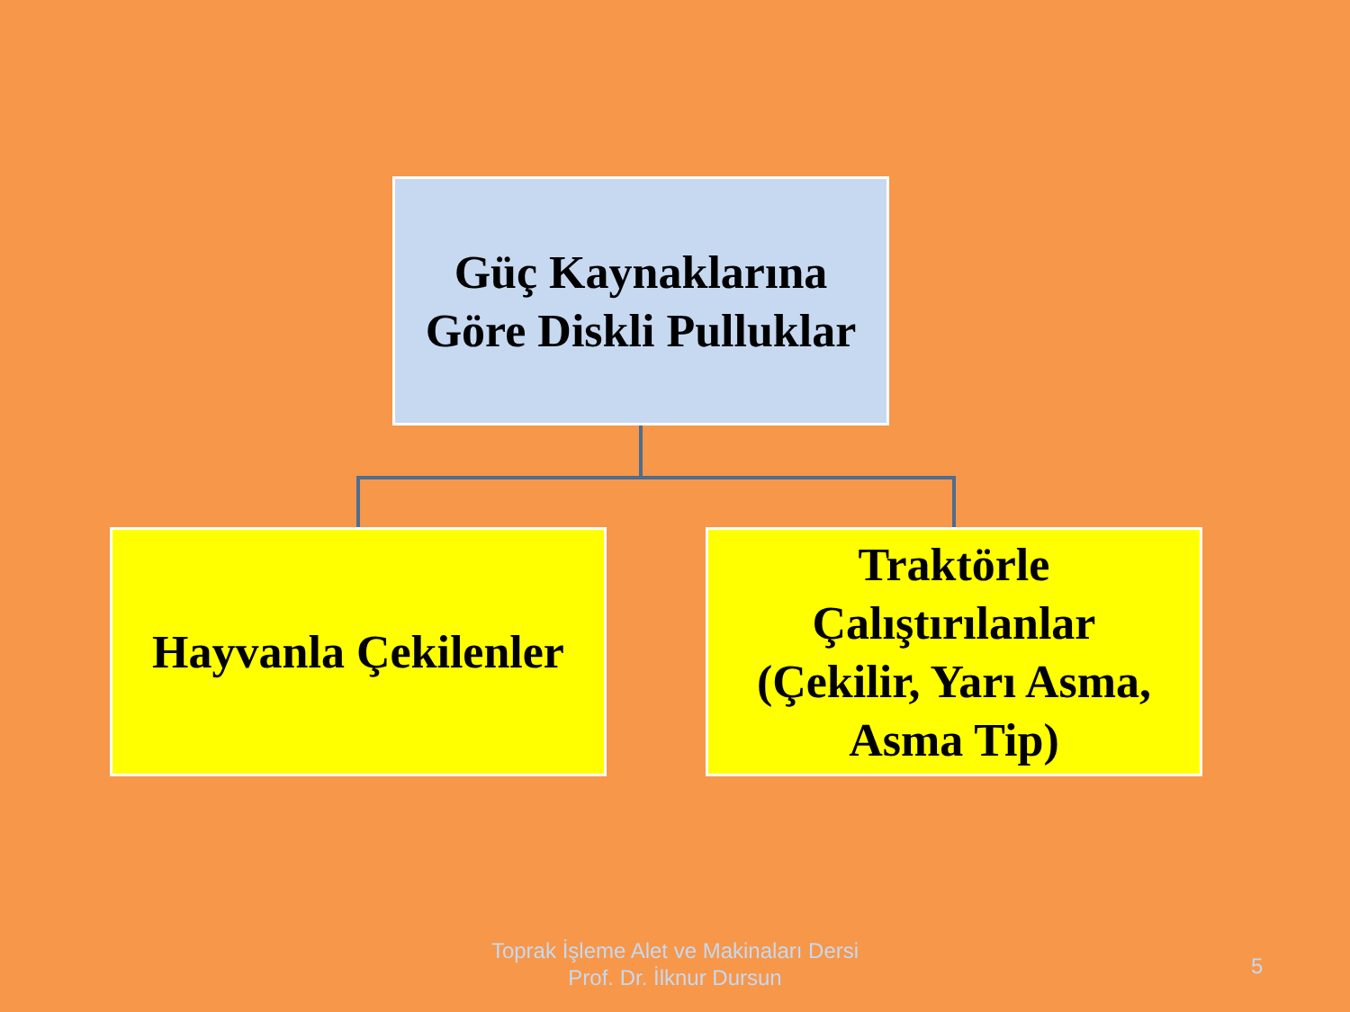Güç Kaynaklarına
Göre Diskli Pulluklar
Hayvanla Çekilenler
Traktörle
Çalıştırılanlar
(Çekilir, Yarı Asma,
Asma Tip)
Toprak İşleme Alet ve Makinaları Dersi
Prof. Dr. İlknur Dursun
5